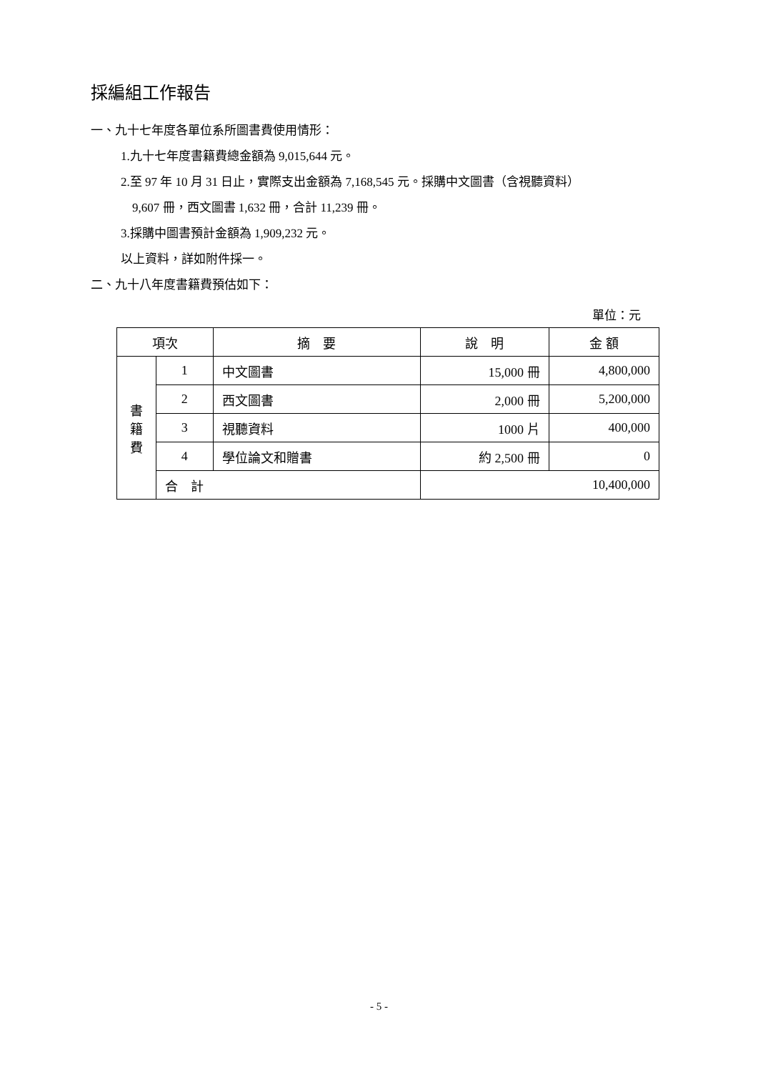採編組工作報告
一、九十七年度各單位系所圖書費使用情形：
1.九十七年度書籍費總金額為 9,015,644 元。
2.至 97 年 10 月 31 日止，實際支出金額為 7,168,545 元。採購中文圖書（含視聽資料）
9,607 冊，西文圖書 1,632 冊，合計 11,239 冊。
3.採購中圖書預計金額為 1,909,232 元。
以上資料，詳如附件採一。
二、九十八年度書籍費預估如下：
單位：元
| 項次 | | 摘 要 | 說 明 | 金 額 |
| --- | --- | --- | --- | --- |
| 書 籍 費 | 1 | 中文圖書 | 15,000 冊 | 4,800,000 |
| | 2 | 西文圖書 | 2,000 冊 | 5,200,000 |
| | 3 | 視聽資料 | 1000 片 | 400,000 |
| | 4 | 學位論文和贈書 | 約 2,500 冊 | 0 |
| | 合 計 | | 10,400,000 | |
- 5 -